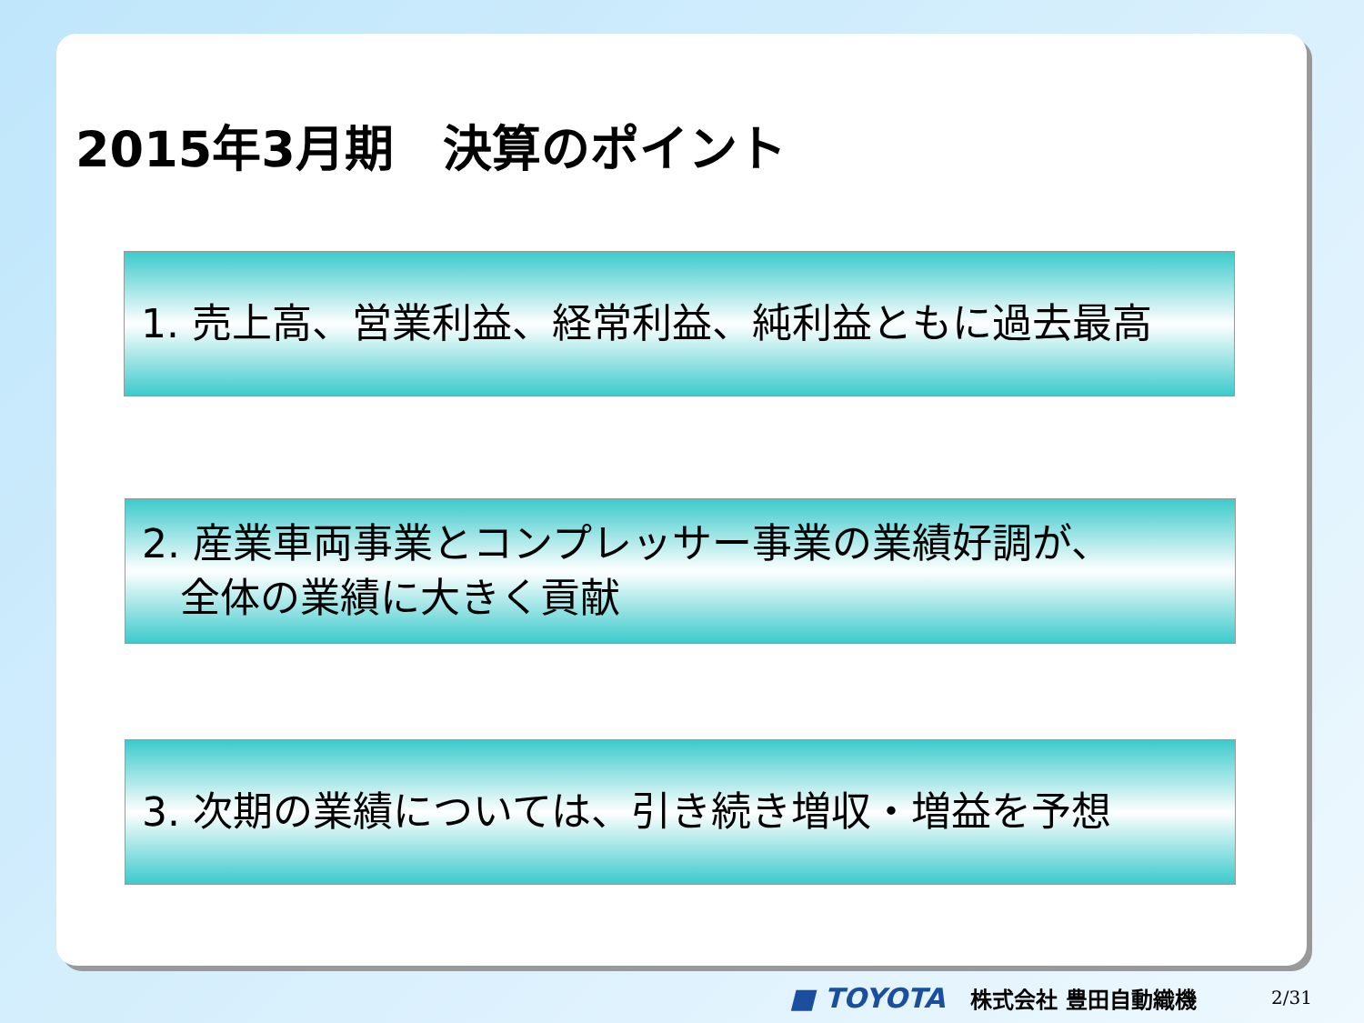2015年3月期　決算のポイント
1. 売上高、営業利益、経常利益、純利益ともに過去最高
2. 産業車両事業とコンプレッサー事業の業績好調が、
全体の業績に大きく貢献
3. 次期の業績については、引き続き増収・増益を予想
■ TOYOTA 株式会社 豊田自動織機 2/31